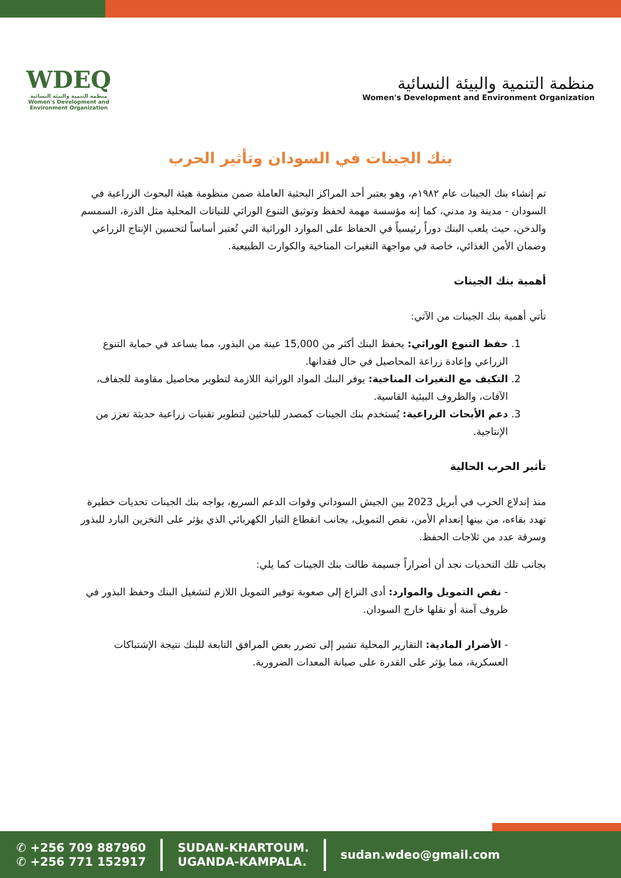WDEQ
منظمة التنمية والبيئة النسائية
Women's Development and Environment Organization
منظمة التنمية والبيئة النسائية
Women's Development and Environment Organization
بنك الجينات في السودان وتأثير الحرب
تم إنشاء بنك الجينات عام ١٩٨٢م، وهو يعتبر أحد المراكز البحثية العاملة ضمن منظومة هيئة البحوث الزراعية في السودان - مدينة ود مدني، كما إنه مؤسسة مهمة لحفظ وتوثيق التنوع الوراثي للنباتات المحلية مثل الذرة، السمسم والدخن، حيث يلعب البنك دوراً رئيسياً في الحفاظ على الموارد الوراثية التي تُعتبر أساساً لتحسين الإنتاج الزراعي وضمان الأمن الغذائي، خاصة في مواجهة التغيرات المناخية والكوارث الطبيعية.
أهمية بنك الجينات
تأتي أهمية بنك الجينات من الآتي:
1. حفظ التنوع الوراثي: يحفظ البنك أكثر من 15,000 عينة من البذور، مما يساعد في حماية التنوع الزراعي وإعادة زراعة المحاصيل في حال فقدانها.
2. التكيف مع التغيرات المناخية: يوفر البنك المواد الوراثية اللازمة لتطوير محاصيل مقاومة للجفاف، الآفات، والظروف البيئية القاسية.
3. دعم الأبحاث الزراعية: يُستخدم بنك الجينات كمصدر للباحثين لتطوير تقنيات زراعية حديثة تعزز من الإنتاجية.
تأثير الحرب الحالية
منذ إندلاع الحرب في أبريل 2023 بين الجيش السوداني وقوات الدعم السريع، يواجه بنك الجينات تحديات خطيرة تهدد بقاءه، من بينها إنعدام الأمن، نقص التمويل، بجانب انقطاع التيار الكهربائي الذي يؤثر على التخزين البارد للبذور وسرقة عدد من ثلاجات الحفظ.
بجانب تلك التحديات نجد أن أضراراً جسيمة طالت بنك الجينات كما يلي:
- نقص التمويل والموارد: أدى النزاع إلى صعوبة توفير التمويل اللازم لتشغيل البنك وحفظ البذور في ظروف آمنة أو نقلها خارج السودان.
- الأضرار المادية: التقارير المحلية تشير إلى تضرر بعض المرافق التابعة للبنك نتيجة الإشتباكات العسكرية، مما يؤثر على القدرة على صيانة المعدات الضرورية.
✆ +256 709 887960
✆ +256 771 152917
SUDAN-KHARTOUM.
UGANDA-KAMPALA.
sudan.wdeo@gmail.com